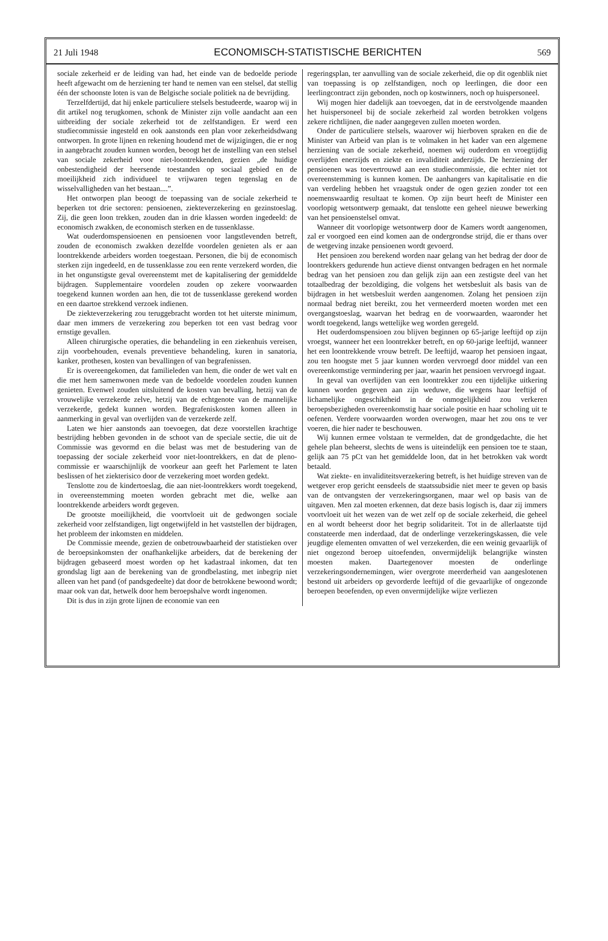21 Juli 1948 ECONOMISCH-STATISTISCHE BERICHTEN 569
sociale zekerheid er de leiding van had, het einde van de bedoelde periode heeft afgewacht om de herziening ter hand te nemen van een stelsel, dat stellig één der schoonste loten is van de Belgische sociale politiek na de bevrijding.
Terzelfdertijd, dat hij enkele particuliere stelsels bestudeerde, waarop wij in dit artikel nog terugkomen, schonk de Minister zijn volle aandacht aan een uitbreiding der sociale zekerheid tot de zelfstandigen. Er werd een studiecommissie ingesteld en ook aanstonds een plan voor zekerheidsdwang ontworpen. In grote lijnen en rekening houdend met de wijzigingen, die er nog in aangebracht zouden kunnen worden, beoogt het de instelling van een stelsel van sociale zekerheid voor niet-loontrekkenden, gezien „de huidige onbestendigheid der heersende toestanden op sociaal gebied en de moeilijkheid zich individueel te vrijwaren tegen tegenslag en de wisselvalligheden van het bestaan....”.
Het ontworpen plan beoogt de toepassing van de sociale zekerheid te beperken tot drie sectoren: pensioenen, ziekteverzekering en gezinstoeslag. Zij, die geen loon trekken, zouden dan in drie klassen worden ingedeeld: de economisch zwakken, de economisch sterken en de tussenklasse.
Wat ouderdomspensioenen en pensioenen voor langstlevenden betreft, zouden de economisch zwakken dezelfde voordelen genieten als er aan loontrekkende arbeiders worden toegestaan. Personen, die bij de economisch sterken zijn ingedeeld, en de tussenklasse zou een rente verzekerd worden, die in het ongunstigste geval overeenstemt met de kapitalisering der gemiddelde bijdragen. Supplementaire voordelen zouden op zekere voorwaarden toegekend kunnen worden aan hen, die tot de tussenklasse gerekend worden en een daartoe strekkend verzoek indienen.
De ziekteverzekering zou teruggebracht worden tot het uiterste minimum, daar men immers de verzekering zou beperken tot een vast bedrag voor ernstige gevallen.
Alleen chirurgische operaties, die behandeling in een ziekenhuis vereisen, zijn voorbehouden, evenals preventieve behandeling, kuren in sanatoria, kanker, prothesen, kosten van bevallingen of van begrafenissen.
Er is overeengekomen, dat familieleden van hem, die onder de wet valt en die met hem samenwonen mede van de bedoelde voordelen zouden kunnen genieten. Evenwel zouden uitsluitend de kosten van bevalling, hetzij van de vrouwelijke verzekerde zelve, hetzij van de echtgenote van de mannelijke verzekerde, gedekt kunnen worden. Begrafeniskosten komen alleen in aanmerking in geval van overlijden van de verzekerde zelf.
Laten we hier aanstonds aan toevoegen, dat deze voorstellen krachtige bestrijding hebben gevonden in de schoot van de speciale sectie, die uit de Commissie was gevormd en die belast was met de bestudering van de toepassing der sociale zekerheid voor niet-loontrekkers, en dat de pleno-commissie er waarschijnlijk de voorkeur aan geeft het Parlement te laten beslissen of het ziekterisico door de verzekering moet worden gedekt.
Tenslotte zou de kindertoeslag, die aan niet-loontrekkers wordt toegekend, in overeenstemming moeten worden gebracht met die, welke aan loontrekkende arbeiders wordt gegeven.
De grootste moeilijkheid, die voortvloeit uit de gedwongen sociale zekerheid voor zelfstandigen, ligt ongetwijfeld in het vaststellen der bijdragen, het probleem der inkomsten en middelen.
De Commissie meende, gezien de onbetrouwbaarheid der statistieken over de beroepsinkomsten der onafhankelijke arbeiders, dat de berekening der bijdragen gebaseerd moest worden op het kadastraal inkomen, dat ten grondslag ligt aan de berekening van de grondbelasting, met inbegrip niet alleen van het pand (of pandsgedeelte) dat door de betrokkene bewoond wordt; maar ook van dat, hetwelk door hem beroepshalve wordt ingenomen.
Dit is dus in zijn grote lijnen de economie van een
regeringsplan, ter aanvulling van de sociale zekerheid, die op dit ogenblik niet van toepassing is op zelfstandigen, noch op leerlingen, die door een leerlingcontract zijn gebonden, noch op kostwinners, noch op huispersoneel.
Wij mogen hier dadelijk aan toevoegen, dat in de eerstvolgende maanden het huispersoneel bij de sociale zekerheid zal worden betrokken volgens zekere richtlijnen, die nader aangegeven zullen moeten worden.
Onder de particuliere stelsels, waarover wij hierboven spraken en die de Minister van Arbeid van plan is te volmaken in het kader van een algemene herziening van de sociale zekerheid, noemen wij ouderdom en vroegtijdig overlijden enerzijds en ziekte en invaliditeit anderzijds. De herziening der pensioenen was toevertrouwd aan een studiecommissie, die echter niet tot overeenstemming is kunnen komen. De aanhangers van kapitalisatie en die van verdeling hebben het vraagstuk onder de ogen gezien zonder tot een noemenswaardig resultaat te komen. Op zijn beurt heeft de Minister een voorlopig wetsontwerp gemaakt, dat tenslotte een geheel nieuwe bewerking van het pensioenstelsel omvat.
Wanneer dit voorlopige wetsontwerp door de Kamers wordt aangenomen, zal er voorgoed een eind komen aan de ondergrondse strijd, die er thans over de wetgeving inzake pensioenen wordt gevoerd.
Het pensioen zou berekend worden naar gelang van het bedrag der door de loontrekkers gedurende hun actieve dienst ontvangen bedragen en het normale bedrag van het pensioen zou dan gelijk zijn aan een zestigste deel van het totaalbedrag der bezoldiging, die volgens het wetsbesluit als basis van de bijdragen in het wetsbesluit werden aangenomen. Zolang het pensioen zijn normaal bedrag niet bereikt, zou het vermeerderd moeten worden met een overgangstoeslag, waarvan het bedrag en de voorwaarden, waaronder het wordt toegekend, langs wettelijke weg worden geregeld.
Het ouderdomspensioen zou blijven beginnen op 65-jarige leeftijd op zijn vroegst, wanneer het een loontrekker betreft, en op 60-jarige leeftijd, wanneer het een loontrekkende vrouw betreft. De leeftijd, waarop het pensioen ingaat, zou ten hoogste met 5 jaar kunnen worden vervroegd door middel van een overeenkomstige vermindering per jaar, waarin het pensioen vervroegd ingaat.
In geval van overlijden van een loontrekker zou een tijdelijke uitkering kunnen worden gegeven aan zijn weduwe, die wegens haar leeftijd of lichamelijke ongeschiktheid in de onmogelijkheid zou verkeren beroepsbezigheden overeenkomstig haar sociale positie en haar scholing uit te oefenen. Verdere voorwaarden worden overwogen, maar het zou ons te ver voeren, die hier nader te beschouwen.
Wij kunnen ermee volstaan te vermelden, dat de grondgedachte, die het gehele plan beheerst, slechts de wens is uiteindelijk een pensioen toe te staan, gelijk aan 75 pCt van het gemiddelde loon, dat in het betrokken vak wordt betaald.
Wat ziekte- en invaliditeitsverzekering betreft, is het huidige streven van de wetgever erop gericht eensdeels de staatssubsidie niet meer te geven op basis van de ontvangsten der verzekeringsorganen, maar wel op basis van de uitgaven. Men zal moeten erkennen, dat deze basis logisch is, daar zij immers voortvloeit uit het wezen van de wet zelf op de sociale zekerheid, die geheel en al wordt beheerst door het begrip solidariteit. Tot in de allerlaatste tijd constateerde men inderdaad, dat de onderlinge verzekeringskassen, die vele jeugdige elementen omvatten of wel verzekerden, die een weinig gevaarlijk of niet ongezond beroep uitoefenden, onvermijdelijk belangrijke winsten moesten maken. Daartegenover moesten de onderlinge verzekeringsondernemingen, wier overgrote meerderheid van aangeslotenen bestond uit arbeiders op gevorderde leeftijd of die gevaarlijke of ongezonde beroepen beoefenden, op even onvermijdelijke wijze verliezen